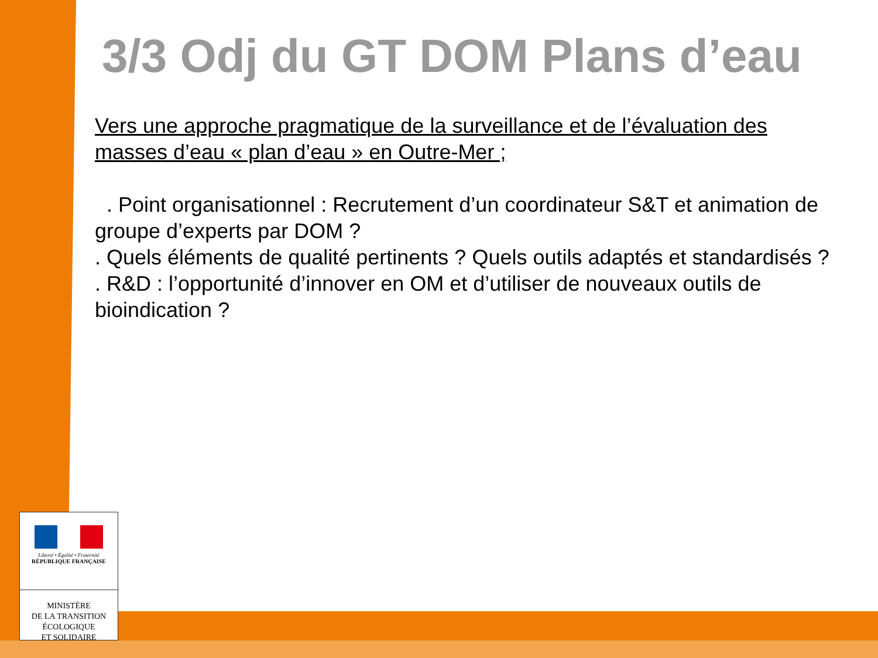3/3 Odj du GT DOM Plans d’eau
Vers une approche pragmatique de la surveillance et de l’évaluation des masses d’eau « plan d’eau » en Outre-Mer ;
. Point organisationnel : Recrutement d’un coordinateur S&T et animation de groupe d’experts par DOM ?
. Quels éléments de qualité pertinents ? Quels outils adaptés et standardisés ?
. R&D : l’opportunité d’innover en OM et d’utiliser de nouveaux outils de bioindication ?
Liberté • Égalité • Fraternité
RÉPUBLIQUE FRANÇAISE
MINISTÈRE
DE LA TRANSITION
ÉCOLOGIQUE
ET SOLIDAIRE